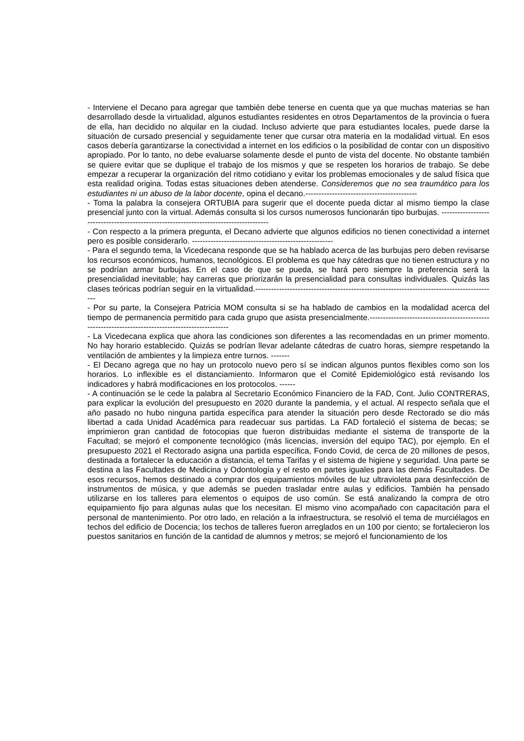- Interviene el Decano para agregar que también debe tenerse en cuenta que ya que muchas materias se han desarrollado desde la virtualidad, algunos estudiantes residentes en otros Departamentos de la provincia o fuera de ella, han decidido no alquilar en la ciudad. Incluso advierte que para estudiantes locales, puede darse la situación de cursado presencial y seguidamente tener que cursar otra materia en la modalidad virtual. En esos casos debería garantizarse la conectividad a internet en los edificios o la posibilidad de contar con un dispositivo apropiado. Por lo tanto, no debe evaluarse solamente desde el punto de vista del docente. No obstante también se quiere evitar que se duplique el trabajo de los mismos y que se respeten los horarios de trabajo. Se debe empezar a recuperar la organización del ritmo cotidiano y evitar los problemas emocionales y de salud física que esta realidad origina. Todas estas situaciones deben atenderse. Consideremos que no sea traumático para los estudiantes ni un abuso de la labor docente, opina el decano.------------------------------------------
- Toma la palabra la consejera ORTUBIA para sugerir que el docente pueda dictar al mismo tiempo la clase presencial junto con la virtual. Además consulta si los cursos numerosos funcionarán tipo burbujas. --------------------------------------------------------------------------------------
- Con respecto a la primera pregunta, el Decano advierte que algunos edificios no tienen conectividad a internet pero es posible considerarlo. -----------------------------------------------------
- Para el segundo tema, la Vicedecana responde que se ha hablado acerca de las burbujas pero deben revisarse los recursos económicos, humanos, tecnológicos. El problema es que hay cátedras que no tienen estructura y no se podrían armar burbujas. En el caso de que se pueda, se hará pero siempre la preferencia será la presencialidad inevitable; hay carreras que priorizarán la presencialidad para consultas individuales. Quizás las clases teóricas podrían seguir en la virtualidad.-------------------------------------------------------------------------------------------
- Por su parte, la Consejera Patricia MOM consulta si se ha hablado de cambios en la modalidad acerca del tiempo de permanencia permitido para cada grupo que asista presencialmente.--------------------------------------------------------------------------------------------------
- La Vicedecana explica que ahora las condiciones son diferentes a las recomendadas en un primer momento. No hay horario establecido. Quizás se podrían llevar adelante cátedras de cuatro horas, siempre respetando la ventilación de ambientes y la limpieza entre turnos. -------
- El Decano agrega que no hay un protocolo nuevo pero sí se indican algunos puntos flexibles como son los horarios. Lo inflexible es el distanciamiento. Informaron que el Comité Epidemiológico está revisando los indicadores y habrá modificaciones en los protocolos. ------
- A continuación se le cede la palabra al Secretario Económico Financiero de la FAD, Cont. Julio CONTRERAS, para explicar la evolución del presupuesto en 2020 durante la pandemia, y el actual. Al respecto señala que el año pasado no hubo ninguna partida específica para atender la situación pero desde Rectorado se dio más libertad a cada Unidad Académica para readecuar sus partidas. La FAD fortaleció el sistema de becas; se imprimieron gran cantidad de fotocopias que fueron distribuidas mediante el sistema de transporte de la Facultad; se mejoró el componente tecnológico (más licencias, inversión del equipo TAC), por ejemplo. En el presupuesto 2021 el Rectorado asigna una partida específica, Fondo Covid, de cerca de 20 millones de pesos, destinada a fortalecer la educación a distancia, el tema Tarifas y el sistema de higiene y seguridad. Una parte se destina a las Facultades de Medicina y Odontología y el resto en partes iguales para las demás Facultades. De esos recursos, hemos destinado a comprar dos equipamientos móviles de luz ultravioleta para desinfección de instrumentos de música, y que además se pueden trasladar entre aulas y edificios. También ha pensado utilizarse en los talleres para elementos o equipos de uso común. Se está analizando la compra de otro equipamiento fijo para algunas aulas que los necesitan. El mismo vino acompañado con capacitación para el personal de mantenimiento. Por otro lado, en relación a la infraestructura, se resolvió el tema de murciélagos en techos del edificio de Docencia; los techos de talleres fueron arreglados en un 100 por ciento; se fortalecieron los puestos sanitarios en función de la cantidad de alumnos y metros; se mejoró el funcionamiento de los